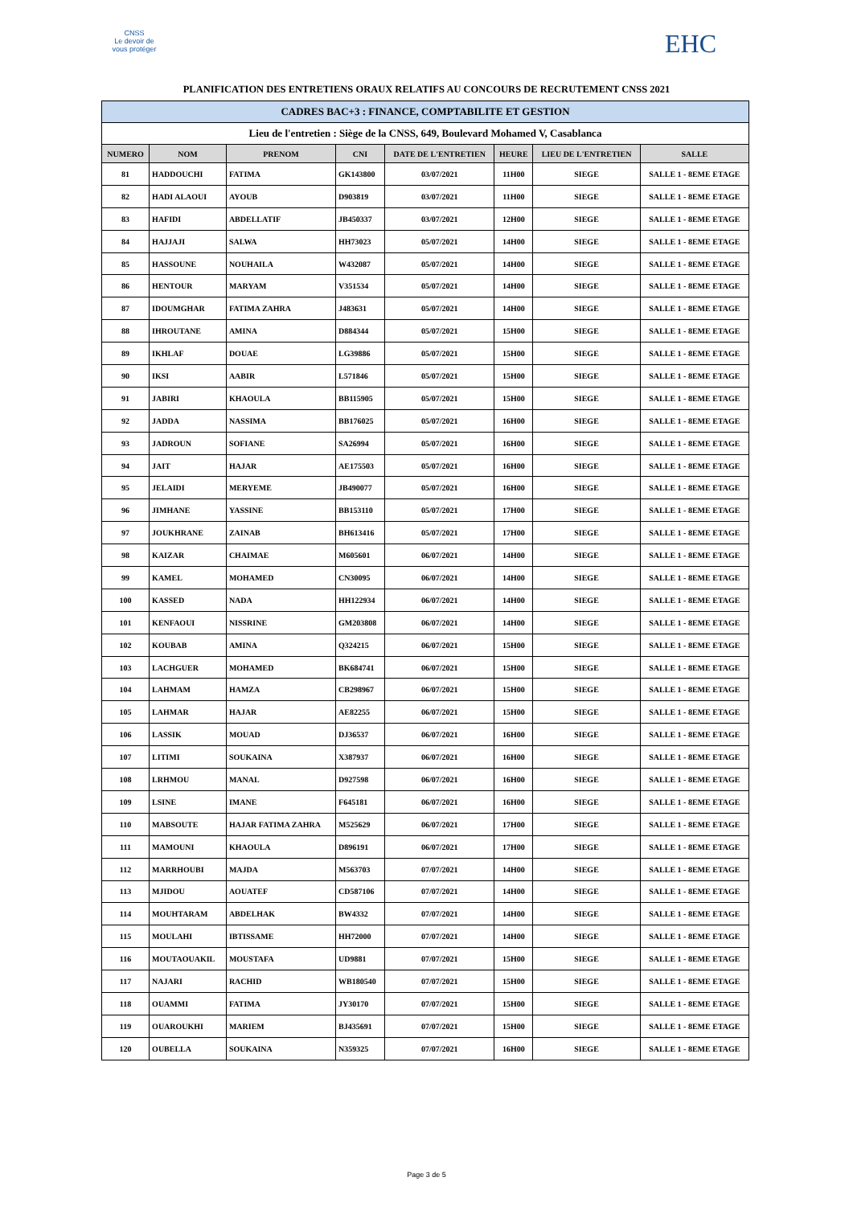CNSS
Le devoir de vous protéger
EHC
PLANIFICATION DES ENTRETIENS ORAUX RELATIFS AU CONCOURS DE RECRUTEMENT CNSS 2021
| CADRES BAC+3 : FINANCE, COMPTABILITE ET GESTION | | | | | | | |
| Lieu de l'entretien : Siège de la CNSS, 649, Boulevard Mohamed V, Casablanca | | | | | | | |
| NUMERO | NOM | PRENOM | CNI | DATE DE L'ENTRETIEN | HEURE | LIEU DE L'ENTRETIEN | SALLE |
| 81 | HADDOUCHI | FATIMA | GK143800 | 03/07/2021 | 11H00 | SIEGE | SALLE 1 - 8EME ETAGE |
| 82 | HADI ALAOUI | AYOUB | D903819 | 03/07/2021 | 11H00 | SIEGE | SALLE 1 - 8EME ETAGE |
| 83 | HAFIDI | ABDELLATIF | JB450337 | 03/07/2021 | 12H00 | SIEGE | SALLE 1 - 8EME ETAGE |
| 84 | HAJJAJI | SALWA | HH73023 | 05/07/2021 | 14H00 | SIEGE | SALLE 1 - 8EME ETAGE |
| 85 | HASSOUNE | NOUHAILA | W432087 | 05/07/2021 | 14H00 | SIEGE | SALLE 1 - 8EME ETAGE |
| 86 | HENTOUR | MARYAM | V351534 | 05/07/2021 | 14H00 | SIEGE | SALLE 1 - 8EME ETAGE |
| 87 | IDOUMGHAR | FATIMA ZAHRA | J483631 | 05/07/2021 | 14H00 | SIEGE | SALLE 1 - 8EME ETAGE |
| 88 | IHROUTANE | AMINA | D884344 | 05/07/2021 | 15H00 | SIEGE | SALLE 1 - 8EME ETAGE |
| 89 | IKHLAF | DOUAE | LG39886 | 05/07/2021 | 15H00 | SIEGE | SALLE 1 - 8EME ETAGE |
| 90 | IKSI | AABIR | L571846 | 05/07/2021 | 15H00 | SIEGE | SALLE 1 - 8EME ETAGE |
| 91 | JABIRI | KHAOULA | BB115905 | 05/07/2021 | 15H00 | SIEGE | SALLE 1 - 8EME ETAGE |
| 92 | JADDA | NASSIMA | BB176025 | 05/07/2021 | 16H00 | SIEGE | SALLE 1 - 8EME ETAGE |
| 93 | JADROUN | SOFIANE | SA26994 | 05/07/2021 | 16H00 | SIEGE | SALLE 1 - 8EME ETAGE |
| 94 | JAIT | HAJAR | AE175503 | 05/07/2021 | 16H00 | SIEGE | SALLE 1 - 8EME ETAGE |
| 95 | JELAIDI | MERYEME | JB490077 | 05/07/2021 | 16H00 | SIEGE | SALLE 1 - 8EME ETAGE |
| 96 | JIMHANE | YASSINE | BB153110 | 05/07/2021 | 17H00 | SIEGE | SALLE 1 - 8EME ETAGE |
| 97 | JOUKHRANE | ZAINAB | BH613416 | 05/07/2021 | 17H00 | SIEGE | SALLE 1 - 8EME ETAGE |
| 98 | KAIZAR | CHAIMAE | M605601 | 06/07/2021 | 14H00 | SIEGE | SALLE 1 - 8EME ETAGE |
| 99 | KAMEL | MOHAMED | CN30095 | 06/07/2021 | 14H00 | SIEGE | SALLE 1 - 8EME ETAGE |
| 100 | KASSED | NADA | HH122934 | 06/07/2021 | 14H00 | SIEGE | SALLE 1 - 8EME ETAGE |
| 101 | KENFAOUI | NISSRINE | GM203808 | 06/07/2021 | 14H00 | SIEGE | SALLE 1 - 8EME ETAGE |
| 102 | KOUBAB | AMINA | Q324215 | 06/07/2021 | 15H00 | SIEGE | SALLE 1 - 8EME ETAGE |
| 103 | LACHGUER | MOHAMED | BK684741 | 06/07/2021 | 15H00 | SIEGE | SALLE 1 - 8EME ETAGE |
| 104 | LAHMAM | HAMZA | CB298967 | 06/07/2021 | 15H00 | SIEGE | SALLE 1 - 8EME ETAGE |
| 105 | LAHMAR | HAJAR | AE82255 | 06/07/2021 | 15H00 | SIEGE | SALLE 1 - 8EME ETAGE |
| 106 | LASSIK | MOUAD | DJ36537 | 06/07/2021 | 16H00 | SIEGE | SALLE 1 - 8EME ETAGE |
| 107 | LITIMI | SOUKAINA | X387937 | 06/07/2021 | 16H00 | SIEGE | SALLE 1 - 8EME ETAGE |
| 108 | LRHMOU | MANAL | D927598 | 06/07/2021 | 16H00 | SIEGE | SALLE 1 - 8EME ETAGE |
| 109 | LSINE | IMANE | F645181 | 06/07/2021 | 16H00 | SIEGE | SALLE 1 - 8EME ETAGE |
| 110 | MABSOUTE | HAJAR FATIMA ZAHRA | M525629 | 06/07/2021 | 17H00 | SIEGE | SALLE 1 - 8EME ETAGE |
| 111 | MAMOUNI | KHAOULA | D896191 | 06/07/2021 | 17H00 | SIEGE | SALLE 1 - 8EME ETAGE |
| 112 | MARRHOUBI | MAJDA | M563703 | 07/07/2021 | 14H00 | SIEGE | SALLE 1 - 8EME ETAGE |
| 113 | MJIDOU | AOUATEF | CD587106 | 07/07/2021 | 14H00 | SIEGE | SALLE 1 - 8EME ETAGE |
| 114 | MOUHTARAM | ABDELHAK | BW4332 | 07/07/2021 | 14H00 | SIEGE | SALLE 1 - 8EME ETAGE |
| 115 | MOULAHI | IBTISSAME | HH72000 | 07/07/2021 | 14H00 | SIEGE | SALLE 1 - 8EME ETAGE |
| 116 | MOUTAOUAKIL | MOUSTAFA | UD9881 | 07/07/2021 | 15H00 | SIEGE | SALLE 1 - 8EME ETAGE |
| 117 | NAJARI | RACHID | WB180540 | 07/07/2021 | 15H00 | SIEGE | SALLE 1 - 8EME ETAGE |
| 118 | OUAMMI | FATIMA | JY30170 | 07/07/2021 | 15H00 | SIEGE | SALLE 1 - 8EME ETAGE |
| 119 | OUAROUKHI | MARIEM | BJ435691 | 07/07/2021 | 15H00 | SIEGE | SALLE 1 - 8EME ETAGE |
| 120 | OUBELLA | SOUKAINA | N359325 | 07/07/2021 | 16H00 | SIEGE | SALLE 1 - 8EME ETAGE |
Page 3 de 5